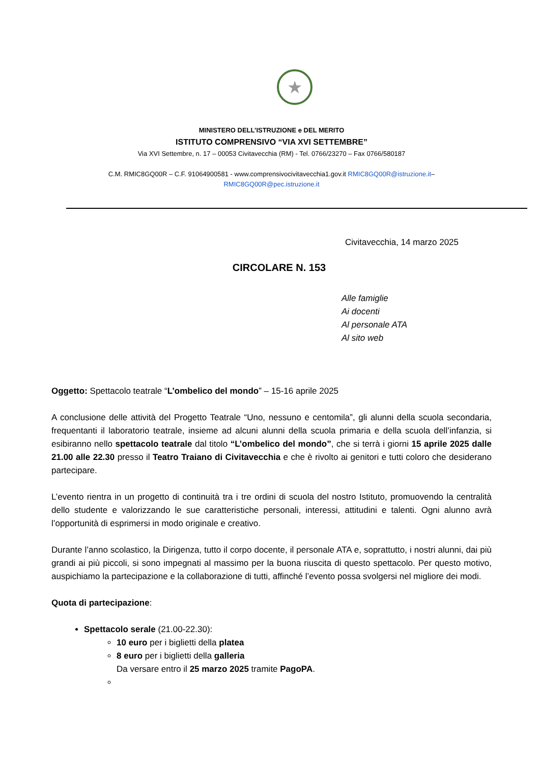★
MINISTERO DELL’ISTRUZIONE e DEL MERITO
ISTITUTO COMPRENSIVO “VIA XVI SETTEMBRE”
Via XVI Settembre, n. 17 – 00053 Civitavecchia (RM) - Tel. 0766/23270 – Fax 0766/580187
C.M. RMIC8GQ00R – C.F. 91064900581 - www.comprensivocivitavecchia1.gov.it RMIC8GQ00R@istruzione.it–
RMIC8GQ00R@pec.istruzione.it
Civitavecchia, 14 marzo 2025
CIRCOLARE N. 153
Alle famiglie
Ai docenti
Al personale ATA
Al sito web
Oggetto: Spettacolo teatrale “L’ombelico del mondo” – 15-16 aprile 2025
A conclusione delle attività del Progetto Teatrale “Uno, nessuno e centomila”, gli alunni della scuola secondaria, frequentanti il laboratorio teatrale, insieme ad alcuni alunni della scuola primaria e della scuola dell’infanzia, si esibiranno nello spettacolo teatrale dal titolo “L’ombelico del mondo”, che si terrà i giorni 15 aprile 2025 dalle 21.00 alle 22.30 presso il Teatro Traiano di Civitavecchia e che è rivolto ai genitori e tutti coloro che desiderano partecipare.
L’evento rientra in un progetto di continuità tra i tre ordini di scuola del nostro Istituto, promuovendo la centralità dello studente e valorizzando le sue caratteristiche personali, interessi, attitudini e talenti. Ogni alunno avrà l’opportunità di esprimersi in modo originale e creativo.
Durante l’anno scolastico, la Dirigenza, tutto il corpo docente, il personale ATA e, soprattutto, i nostri alunni, dai più grandi ai più piccoli, si sono impegnati al massimo per la buona riuscita di questo spettacolo. Per questo motivo, auspichiamo la partecipazione e la collaborazione di tutti, affinché l’evento possa svolgersi nel migliore dei modi.
Quota di partecipazione:
Spettacolo serale (21.00-22.30):
10 euro per i biglietti della platea
8 euro per i biglietti della galleria
Da versare entro il 25 marzo 2025 tramite PagoPA.